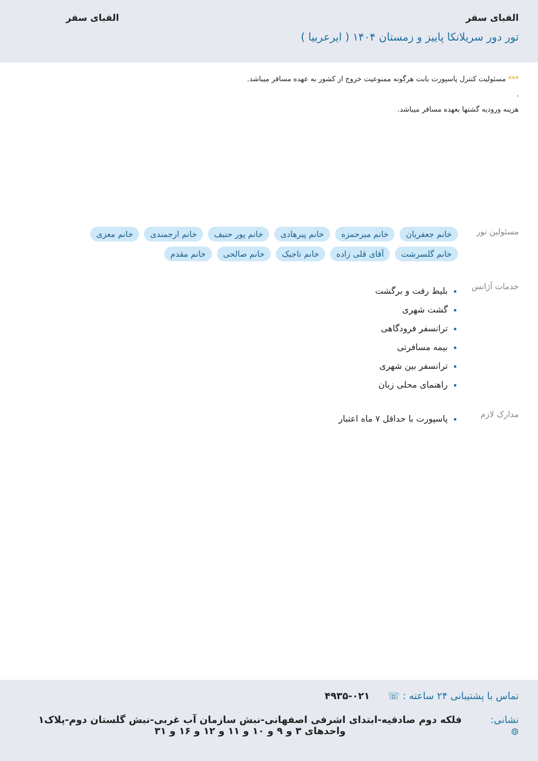الفبای سفر
الفبای سفر
تور دور سریلانکا پاییز و زمستان ۱۴۰۴ ( ایرعربیا )
*** مسئولیت کنترل پاسپورت بابت هرگونه ممنوعیت خروج از کشور به عهده مسافر میباشد.
.
هزینه ورودیه گشتها بعهده مسافر میباشد.
مسئولین تور
خانم جعفریان خانم میرحمزه خانم پیرهادی خانم پور حنیف خانم ارجمندی خانم معزی خانم گلسرشت آقای قلی زاده خانم تاجیک خانم صالحی خانم مقدم
خدمات آژانس
بلیط رفت و برگشت
گشت شهری
ترانسفر فرودگاهی
بیمه مسافرتی
ترانسفر بین شهری
راهنمای محلی زبان
مدارک لازم
پاسپورت با حداقل ۷ ماه اعتبار
تماس با پشتیبانی ۲۴ ساعته : ☏ ۰۲۱-۴۹۳۵
نشانی: ⌾ فلکه دوم صادقیه-ابتدای اشرفی اصفهانی-نبش سازمان آب غربی-نبش گلستان دوم-پلاک۱ واحدهای ۳ و ۹ و ۱۰ و ۱۱ و ۱۲ و ۱۶ و ۳۱